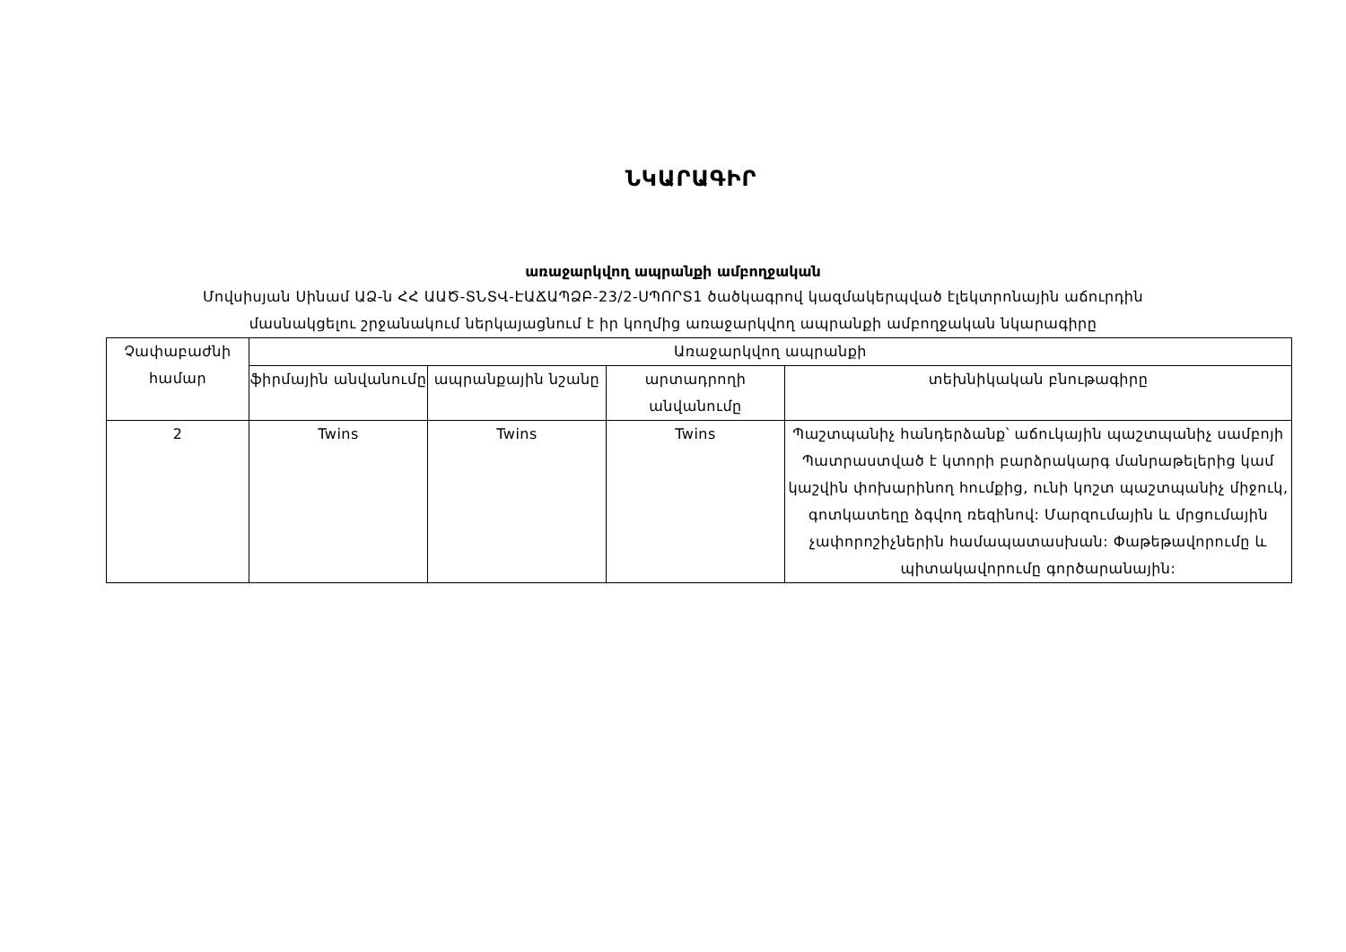ՆԿԱՐԱԳԻՐ
առաջարկվող ապրանքի ամբողջական
Մովսիսյան Սինամ ԱՁ-ն ՀՀ ԱԱԾ-ՏՆՏՎ-ԷԱՃԱՊՁԲ-23/2-ՍՊՈՐՏ1 ծածկագրով կազմակերպված էլեկտրոնային աճուրդին
մասնակցելու շրջանակում ներկայացնում է իր կողմից առաջարկվող ապրանքի ամբողջական նկարագիրը
| Չափաբաժնի համար | Առաջարկվող ապրանքի | | | |
| --- | --- | --- | --- | --- |
| | ֆիրմային անվանումը | ապրանքային նշանը | արտադրողի անվանումը | տեխնիկական բնութագիրը |
| 2 | Twins | Twins | Twins | Պաշտպանիչ հանդերձանք՝ աճուկային պաշտպանիչ սամբոյի Պատրաստված է կտորի բարձրակարգ մանրաթելերից կամ կաշվին փոխարինող հումքից, ունի կոշտ պաշտպանիչ միջուկ, գոտկատեղը ձգվող ռեզինով: Մարզումային և մրցումային չափորոշիչներին համապատասխան: Փաթեթավորումը և պիտակավորումը գործարանային: |